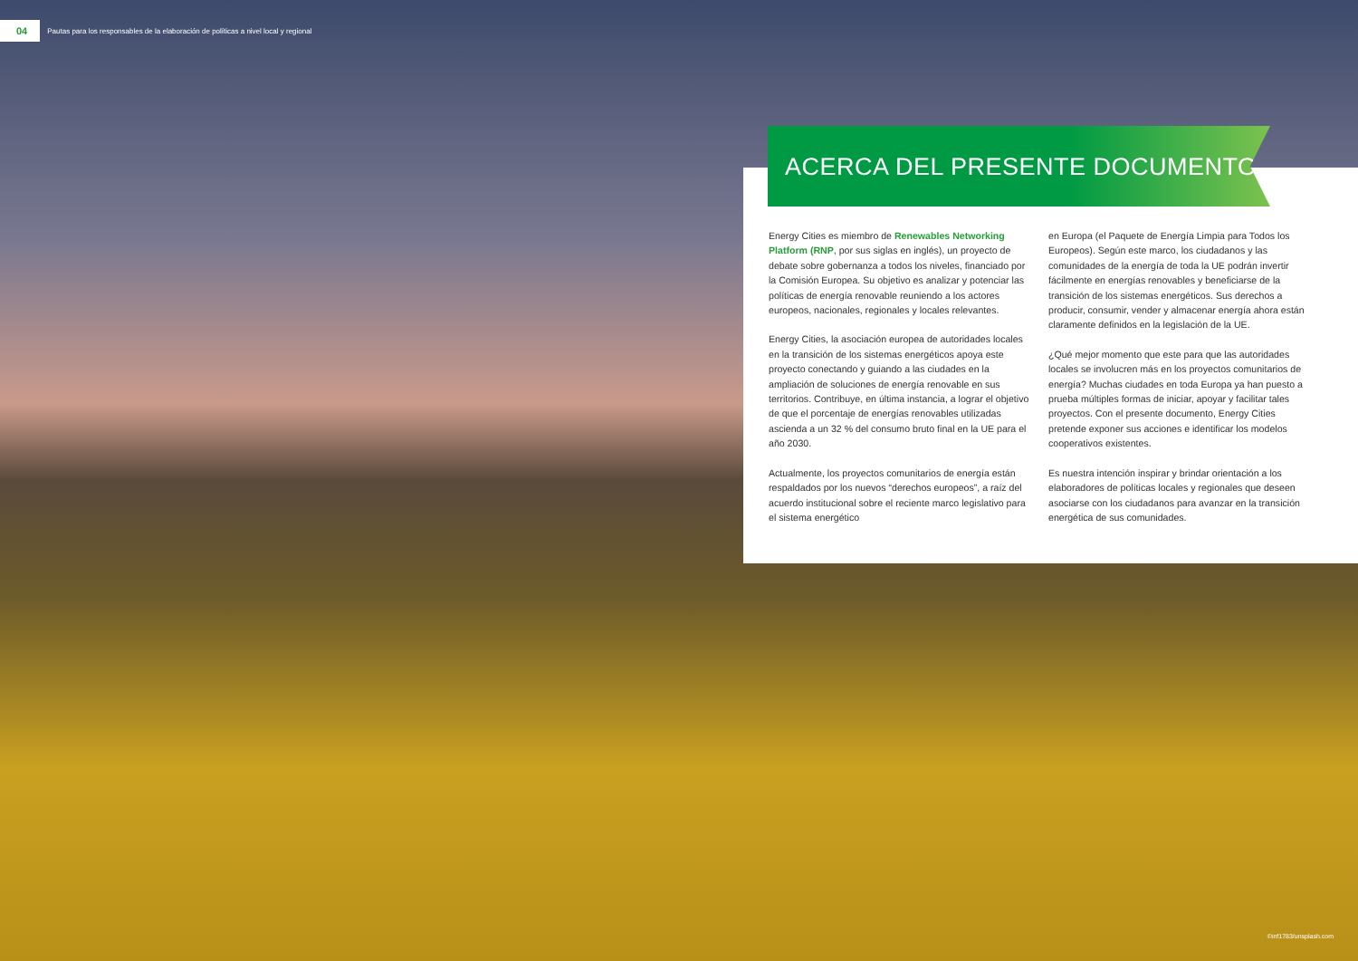04 Pautas para los responsables de la elaboración de políticas a nivel local y regional
ACERCA DEL PRESENTE DOCUMENTO
Energy Cities es miembro de Renewables Networking Platform (RNP, por sus siglas en inglés), un proyecto de debate sobre gobernanza a todos los niveles, financiado por la Comisión Europea. Su objetivo es analizar y potenciar las políticas de energía renovable reuniendo a los actores europeos, nacionales, regionales y locales relevantes.
Energy Cities, la asociación europea de autoridades locales en la transición de los sistemas energéticos apoya este proyecto conectando y guiando a las ciudades en la ampliación de soluciones de energía renovable en sus territorios. Contribuye, en última instancia, a lograr el objetivo de que el porcentaje de energías renovables utilizadas ascienda a un 32 % del consumo bruto final en la UE para el año 2030.
Actualmente, los proyectos comunitarios de energía están respaldados por los nuevos “derechos europeos”, a raíz del acuerdo institucional sobre el reciente marco legislativo para el sistema energético
en Europa (el Paquete de Energía Limpia para Todos los Europeos). Según este marco, los ciudadanos y las comunidades de la energía de toda la UE podrán invertir fácilmente en energías renovables y beneficiarse de la transición de los sistemas energéticos. Sus derechos a producir, consumir, vender y almacenar energía ahora están claramente definidos en la legislación de la UE.
¿Qué mejor momento que este para que las autoridades locales se involucren más en los proyectos comunitarios de energía? Muchas ciudades en toda Europa ya han puesto a prueba múltiples formas de iniciar, apoyar y facilitar tales proyectos. Con el presente documento, Energy Cities pretende exponer sus acciones e identificar los modelos cooperativos existentes.
Es nuestra intención inspirar y brindar orientación a los elaboradores de políticas locales y regionales que deseen asociarse con los ciudadanos para avanzar en la transición energética de sus comunidades.
©inf1783/unsplash.com